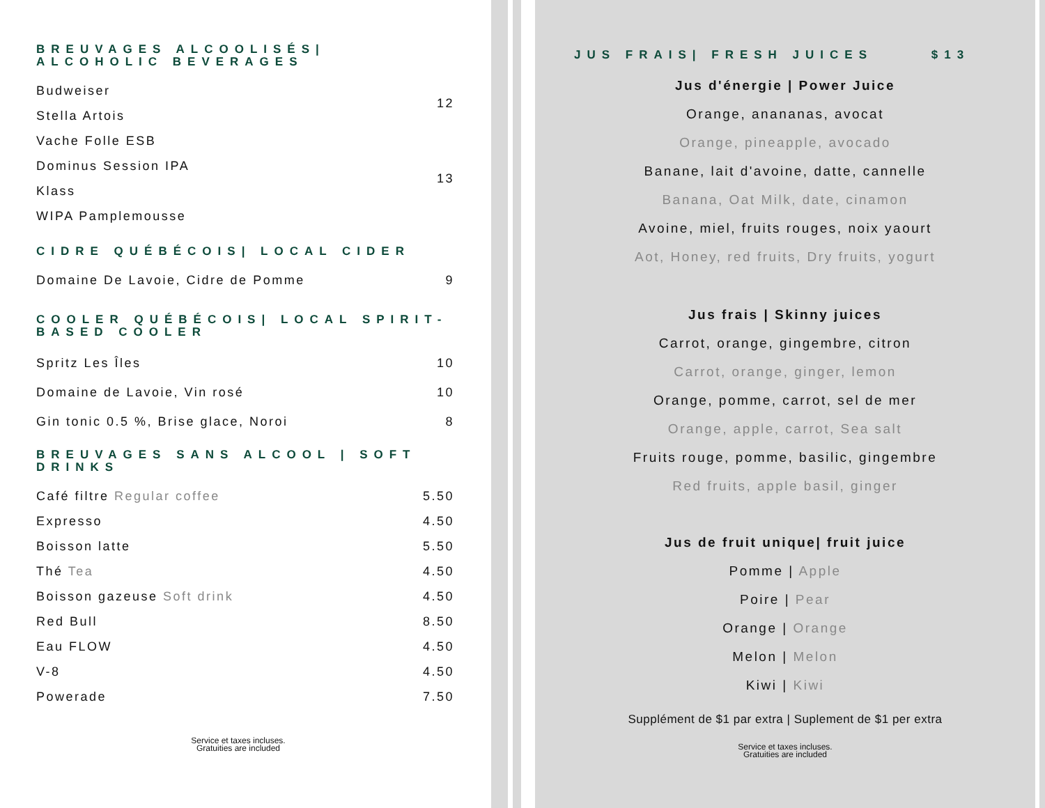BREUVAGES ALCOOLISÉS| ALCOHOLIC BEVERAGES
| Budweiser | 12 |
| Stella Artois | |
| Vache Folle ESB | |
| Dominus Session IPA | 13 |
| Klass | |
| WIPA Pamplemousse | |
CIDRE QUÉBÉCOIS| LOCAL CIDER
| Domaine De Lavoie, Cidre de Pomme | 9 |
COOLER QUÉBÉCOIS| LOCAL SPIRIT-BASED COOLER
| Spritz Les Îles | 10 |
| Domaine de Lavoie, Vin rosé | 10 |
| Gin tonic 0.5 %, Brise glace, Noroi | 8 |
BREUVAGES SANS ALCOOL | SOFT DRINKS
| Café filtre Regular coffee | 5.50 |
| Expresso | 4.50 |
| Boisson latte | 5.50 |
| Thé Tea | 4.50 |
| Boisson gazeuse Soft drink | 4.50 |
| Red Bull | 8.50 |
| Eau FLOW | 4.50 |
| V-8 | 4.50 |
| Powerade | 7.50 |
Service et taxes incluses.
Gratuities are included
JUS FRAIS| FRESH JUICES $13
Jus d'énergie | Power Juice
Orange, anananas, avocat
Orange, pineapple, avocado
Banane, lait d'avoine, datte, cannelle
Banana, Oat Milk, date, cinamon
Avoine, miel, fruits rouges, noix yaourt
Aot, Honey, red fruits, Dry fruits, yogurt
Jus frais | Skinny juices
Carrot, orange, gingembre, citron
Carrot, orange, ginger, lemon
Orange, pomme, carrot, sel de mer
Orange, apple, carrot, Sea salt
Fruits rouge, pomme, basilic, gingembre
Red fruits, apple basil, ginger
Jus de fruit unique| fruit juice
Pomme | Apple
Poire | Pear
Orange | Orange
Melon | Melon
Kiwi | Kiwi
Supplément de $1 par extra | Suplement de $1 per extra
Service et taxes incluses.
Gratuities are included